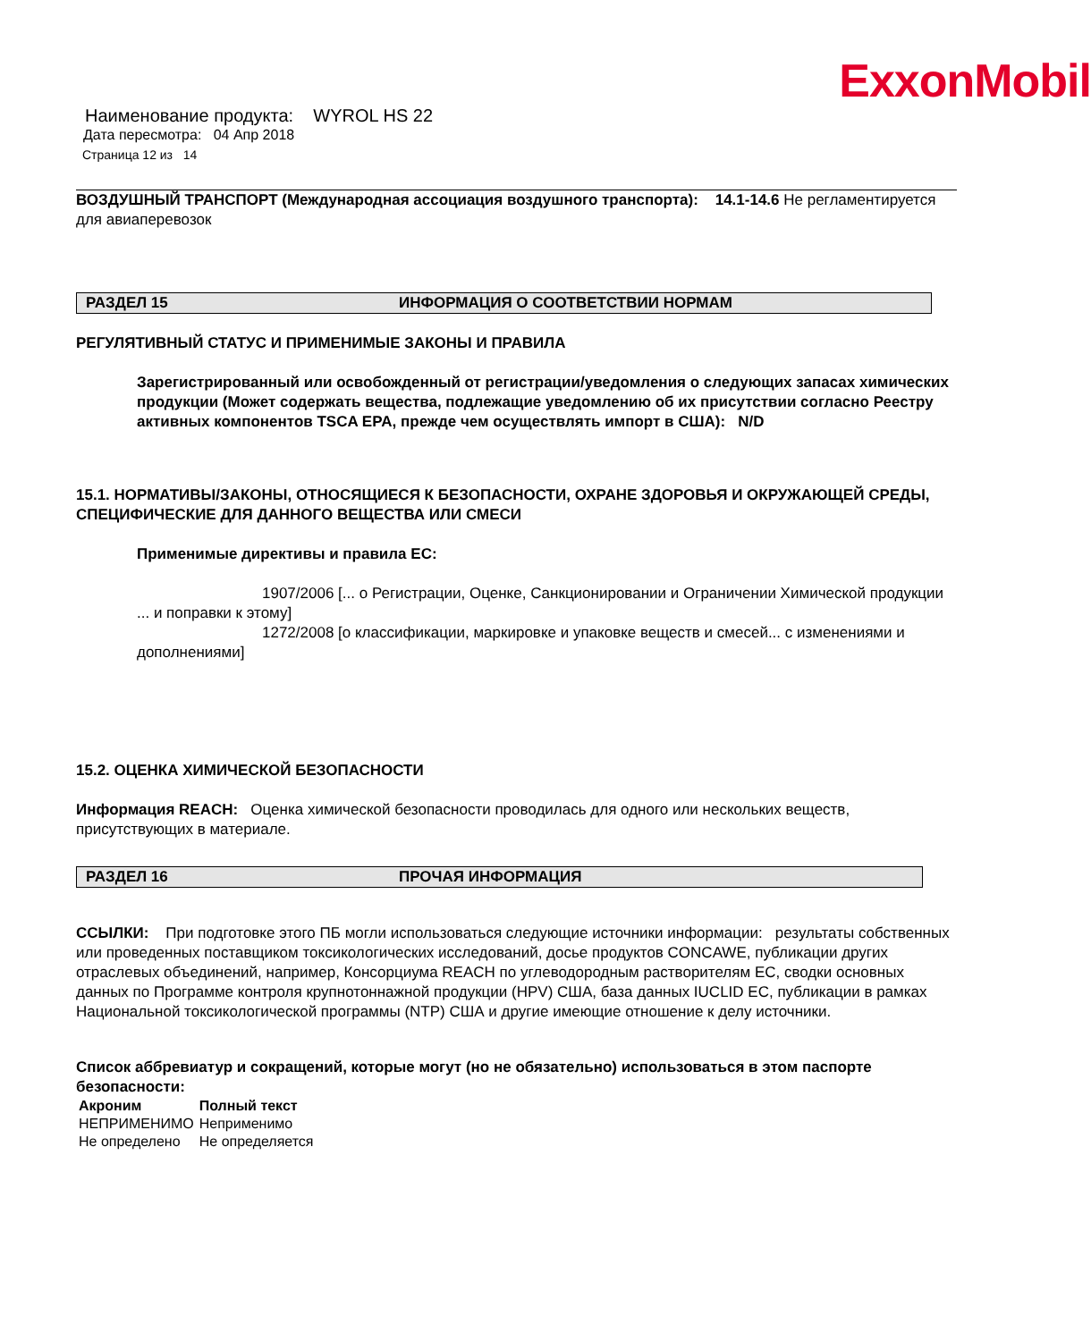ExxonMobil
Наименование продукта: WYROL HS 22
Дата пересмотра: 04 Апр 2018
Страница 12 из 14
ВОЗДУШНЫЙ ТРАНСПОРТ (Международная ассоциация воздушного транспорта): 14.1-14.6 Не регламентируется для авиаперевозок
РАЗДЕЛ 15 ИНФОРМАЦИЯ О СООТВЕТСТВИИ НОРМАМ
РЕГУЛЯТИВНЫЙ СТАТУС И ПРИМЕНИМЫЕ ЗАКОНЫ И ПРАВИЛА
Зарегистрированный или освобожденный от регистрации/уведомления о следующих запасах химических продукции (Может содержать вещества, подлежащие уведомлению об их присутствии согласно Реестру активных компонентов TSCA EPA, прежде чем осуществлять импорт в США): N/D
15.1. НОРМАТИВЫ/ЗАКОНЫ, ОТНОСЯЩИЕСЯ К БЕЗОПАСНОСТИ, ОХРАНЕ ЗДОРОВЬЯ И ОКРУЖАЮЩЕЙ СРЕДЫ, СПЕЦИФИЧЕСКИЕ ДЛЯ ДАННОГО ВЕЩЕСТВА ИЛИ СМЕСИ
Применимые директивы и правила ЕС:
1907/2006 [... о Регистрации, Оценке, Санкционировании и Ограничении Химической продукции ... и поправки к этому]
1272/2008 [о классификации, маркировке и упаковке веществ и смесей... с изменениями и дополнениями]
15.2. ОЦЕНКА ХИМИЧЕСКОЙ БЕЗОПАСНОСТИ
Информация REACH: Оценка химической безопасности проводилась для одного или нескольких веществ, присутствующих в материале.
РАЗДЕЛ 16 ПРОЧАЯ ИНФОРМАЦИЯ
ССЫЛКИ: При подготовке этого ПБ могли использоваться следующие источники информации: результаты собственных или проведенных поставщиком токсикологических исследований, досье продуктов CONCAWE, публикации других отраслевых объединений, например, Консорциума REACH по углеводородным растворителям ЕС, сводки основных данных по Программе контроля крупнотоннажной продукции (HPV) США, база данных IUCLID ЕС, публикации в рамках Национальной токсикологической программы (NTP) США и другие имеющие отношение к делу источники.
Список аббревиатур и сокращений, которые могут (но не обязательно) использоваться в этом паспорте безопасности:
| Акроним | Полный текст |
| --- | --- |
| НЕПРИМЕНИМО | Неприменимо |
| Не определено | Не определяется |